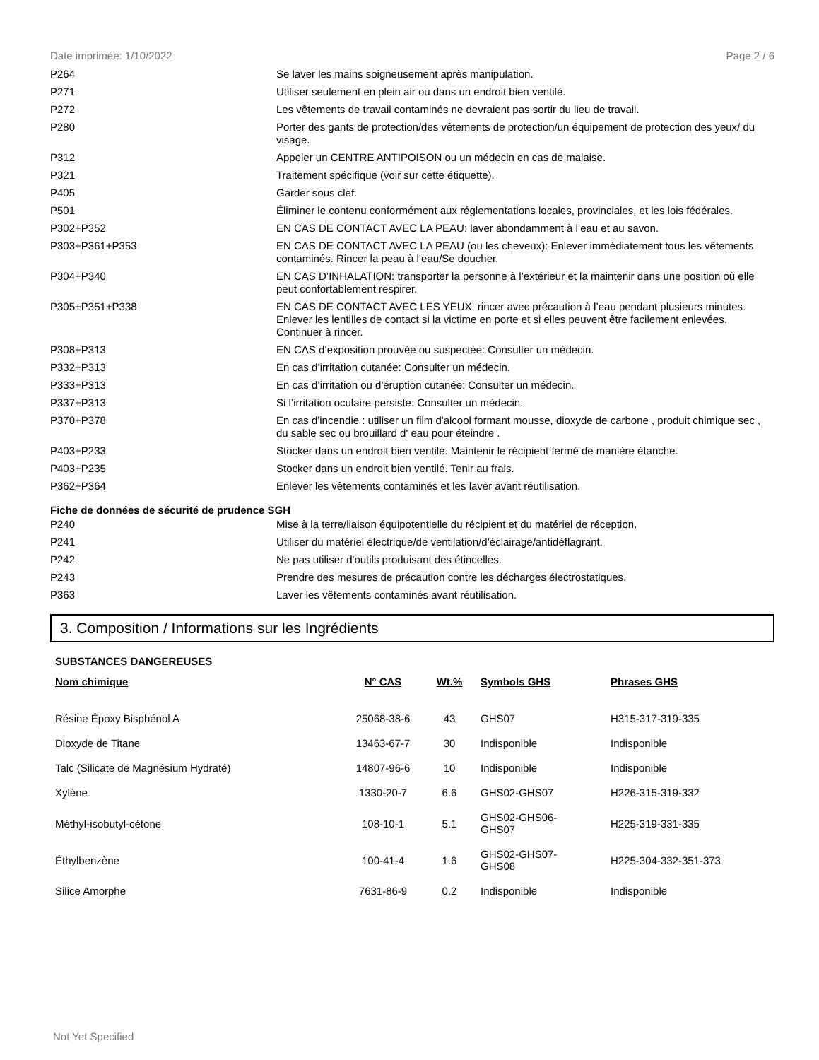Date imprimée: 1/10/2022 Page 2 / 6
| P264 | Se laver les mains soigneusement après manipulation. |
| P271 | Utiliser seulement en plein air ou dans un endroit bien ventilé. |
| P272 | Les vêtements de travail contaminés ne devraient pas sortir du lieu de travail. |
| P280 | Porter des gants de protection/des vêtements de protection/un équipement de protection des yeux/ du visage. |
| P312 | Appeler un CENTRE ANTIPOISON ou un médecin en cas de malaise. |
| P321 | Traitement spécifique (voir sur cette étiquette). |
| P405 | Garder sous clef. |
| P501 | Éliminer le contenu conformément aux réglementations locales, provinciales, et les lois fédérales. |
| P302+P352 | EN CAS DE CONTACT AVEC LA PEAU: laver abondamment à l’eau et au savon. |
| P303+P361+P353 | EN CAS DE CONTACT AVEC LA PEAU (ou les cheveux): Enlever immédiatement tous les vêtements contaminés. Rincer la peau à l’eau/Se doucher. |
| P304+P340 | EN CAS D’INHALATION: transporter la personne à l’extérieur et la maintenir dans une position où elle peut confortablement respirer. |
| P305+P351+P338 | EN CAS DE CONTACT AVEC LES YEUX: rincer avec précaution à l’eau pendant plusieurs minutes. Enlever les lentilles de contact si la victime en porte et si elles peuvent être facilement enlevées. Continuer à rincer. |
| P308+P313 | EN CAS d’exposition prouvée ou suspectée: Consulter un médecin. |
| P332+P313 | En cas d’irritation cutanée: Consulter un médecin. |
| P333+P313 | En cas d’irritation ou d'éruption cutanée: Consulter un médecin. |
| P337+P313 | Si l’irritation oculaire persiste: Consulter un médecin. |
| P370+P378 | En cas d'incendie : utiliser un film d'alcool formant mousse, dioxyde de carbone , produit chimique sec , du sable sec ou brouillard d' eau pour éteindre . |
| P403+P233 | Stocker dans un endroit bien ventilé. Maintenir le récipient fermé de manière étanche. |
| P403+P235 | Stocker dans un endroit bien ventilé. Tenir au frais. |
| P362+P364 | Enlever les vêtements contaminés et les laver avant réutilisation. |
Fiche de données de sécurité de prudence SGH
| P240 | Mise à la terre/liaison équipotentielle du récipient et du matériel de réception. |
| P241 | Utiliser du matériel électrique/de ventilation/d’éclairage/antidéflagrant. |
| P242 | Ne pas utiliser d'outils produisant des étincelles. |
| P243 | Prendre des mesures de précaution contre les décharges électrostatiques. |
| P363 | Laver les vêtements contaminés avant réutilisation. |
3. Composition / Informations sur les Ingrédients
SUBSTANCES DANGEREUSES
| Nom chimique | N° CAS | Wt.% | Symbols GHS | Phrases GHS |
| --- | --- | --- | --- | --- |
| Résine Époxy Bisphénol A | 25068-38-6 | 43 | GHS07 | H315-317-319-335 |
| Dioxyde de Titane | 13463-67-7 | 30 | Indisponible | Indisponible |
| Talc (Silicate de Magnésium Hydraté) | 14807-96-6 | 10 | Indisponible | Indisponible |
| Xylène | 1330-20-7 | 6.6 | GHS02-GHS07 | H226-315-319-332 |
| Méthyl-isobutyl-cétone | 108-10-1 | 5.1 | GHS02-GHS06- GHS07 | H225-319-331-335 |
| Éthylbenzène | 100-41-4 | 1.6 | GHS02-GHS07- GHS08 | H225-304-332-351-373 |
| Silice Amorphe | 7631-86-9 | 0.2 | Indisponible | Indisponible |
Not Yet Specified